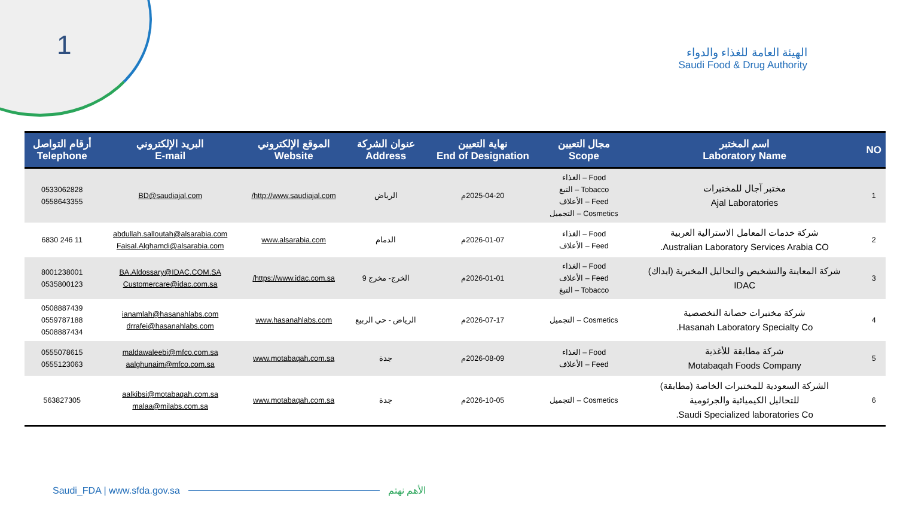1
الهيئة العامة للغذاء والدواء
Saudi Food & Drug Authority
| NO | اسم المختبر Laboratory Name | مجال التعيين Scope | نهاية التعيين End of Designation | عنوان الشركة Address | الموقع الإلكتروني Website | البريد الإلكتروني E-mail | أرقام التواصل Telephone |
| --- | --- | --- | --- | --- | --- | --- | --- |
| 1 | مختبر آجال للمختبرات Ajal Laboratories | Food – الغذاء Tobacco – التبغ Feed – الأعلاف Cosmetics – التجميل | 2025-04-20م | الرياض | http://www.saudiajal.com/ | BD@saudiajal.com | 0533062828 0558643355 |
| 2 | شركة خدمات المعامل الاسترالية العربية Australian Laboratory Services Arabia CO. | Food – الغذاء Feed – الأعلاف | 2026-01-07م | الدمام | www.alsarabia.com | abdullah.salloutah@alsarabia.com Faisal.Alghamdi@alsarabia.com | 11 246 6830 |
| 3 | شركة المعاينة والتشخيص والتحاليل المخبرية (ايداك) IDAC | Food – الغذاء Feed – الأعلاف Tobacco – التبغ | 2026-01-01م | الخرج- مخرج 9 | https://www.idac.com.sa/ | BA.Aldossary@IDAC.COM.SA Customercare@idac.com.sa | 8001238001 0535800123 |
| 4 | شركة مختبرات حصانة التخصصية Hasanah Laboratory Specialty Co. | Cosmetics – التجميل | 2026-07-17م | الرياض - حي الربيع | www.hasanahlabs.com | ianamlah@hasanahlabs.com drrafei@hasanahlabs.com | 0508887439 0559787188 0508887434 |
| 5 | شركة مطابقة للأغذية Motabaqah Foods Company | Food – الغذاء Feed – الأعلاف | 2026-08-09م | جدة | www.motabaqah.com.sa | maldawaleebi@mfco.com.sa aalghunaim@mfco.com.sa | 0555078615 0555123063 |
| 6 | الشركة السعودية للمختبرات الخاصة (مطابقة) للتحاليل الكيميائية والجرثومية Saudi Specialized laboratories Co. | Cosmetics – التجميل | 2026-10-05م | جدة | www.motabaqah.com.sa | aalkibsi@motabaqah.com.sa malaa@milabs.com.sa | 563827305 |
Saudi_FDA | www.sfda.gov.sa الأهم نهتم